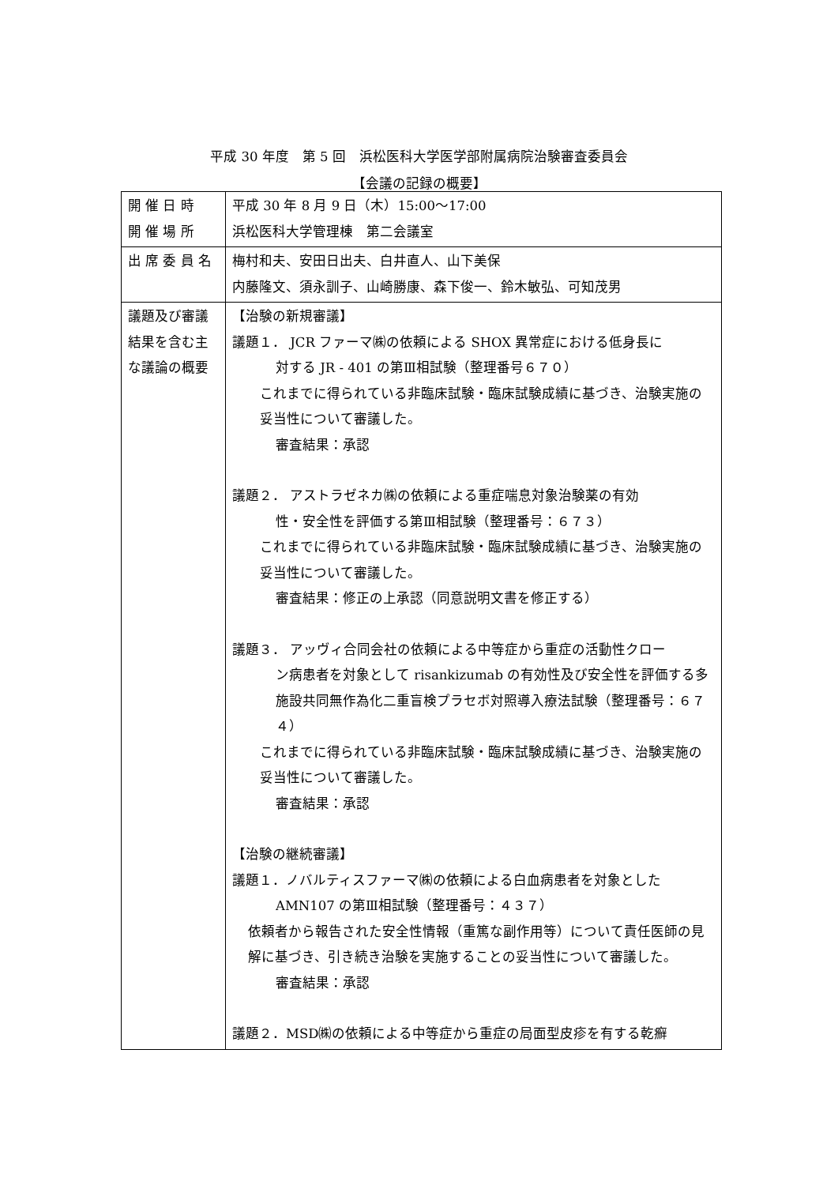平成 30 年度　第 5 回　浜松医科大学医学部附属病院治験審査委員会
【会議の記録の概要】
| 開 催 日 時 開 催 場 所 | 平成 30 年 8 月 9 日（木）15:00～17:00 浜松医科大学管理棟 第二会議室 |
| 出 席 委 員 名 | 梅村和夫、安田日出夫、白井直人、山下美保 内藤隆文、須永訓子、山崎勝康、森下俊一、鈴木敏弘、可知茂男 |
| 議題及び審議結果を含む主な議論の概要 | 【治験の新規審議】 議題１． JCR ファーマ㈱の依頼による SHOX 異常症における低身長に 対する JR - 401 の第Ⅲ相試験（整理番号６７０） これまでに得られている非臨床試験・臨床試験成績に基づき、治験実施の妥当性について審議した。 審査結果：承認 議題２． アストラゼネカ㈱の依頼による重症喘息対象治験薬の有効 性・安全性を評価する第Ⅲ相試験（整理番号：６７３） これまでに得られている非臨床試験・臨床試験成績に基づき、治験実施の妥当性について審議した。 審査結果：修正の上承認（同意説明文書を修正する） 議題３． アッヴィ合同会社の依頼による中等症から重症の活動性クロー ン病患者を対象として risankizumab の有効性及び安全性を評価する多施設共同無作為化二重盲検プラセボ対照導入療法試験（整理番号：６７４） これまでに得られている非臨床試験・臨床試験成績に基づき、治験実施の妥当性について審議した。 審査結果：承認 【治験の継続審議】 議題１．ノバルティスファーマ㈱の依頼による白血病患者を対象とした AMN107 の第Ⅲ相試験（整理番号：４３７） 依頼者から報告された安全性情報（重篤な副作用等）について責任医師の見解に基づき、引き続き治験を実施することの妥当性について審議した。 審査結果：承認 議題２．MSD㈱の依頼による中等症から重症の局面型皮疹を有する乾癬 |